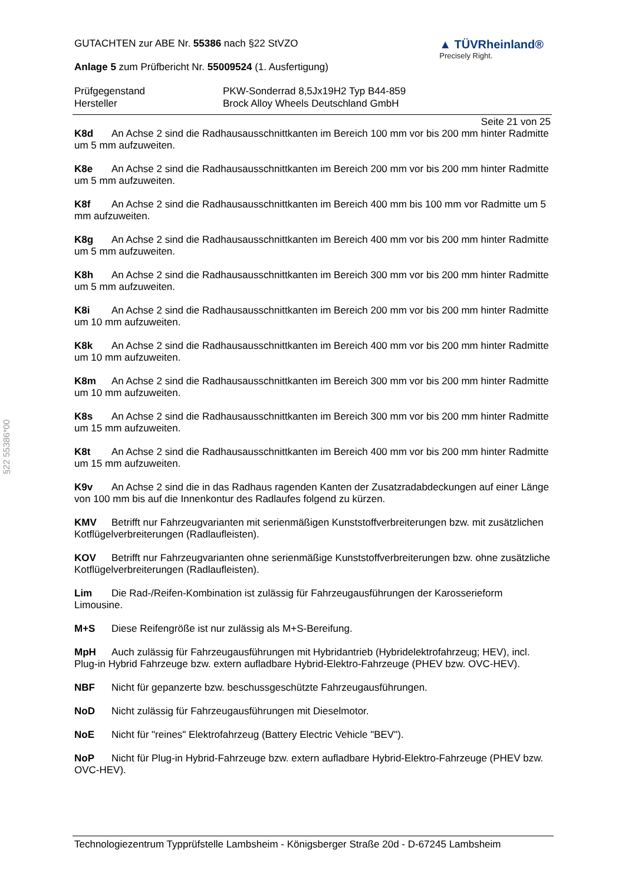§22 55386*00
GUTACHTEN zur ABE Nr. 55386 nach §22 StVZO
Anlage 5 zum Prüfbericht Nr. 55009524 (1. Ausfertigung)
▲ TÜVRheinland®
Precisely Right.
Prüfgegenstand PKW-Sonderrad 8,5Jx19H2 Typ B44-859
Hersteller Brock Alloy Wheels Deutschland GmbH
Seite 21 von 25
K8d An Achse 2 sind die Radhausausschnittkanten im Bereich 100 mm vor bis 200 mm hinter Radmitte um 5 mm aufzuweiten.
K8e An Achse 2 sind die Radhausausschnittkanten im Bereich 200 mm vor bis 200 mm hinter Radmitte um 5 mm aufzuweiten.
K8f An Achse 2 sind die Radhausausschnittkanten im Bereich 400 mm bis 100 mm vor Radmitte um 5 mm aufzuweiten.
K8g An Achse 2 sind die Radhausausschnittkanten im Bereich 400 mm vor bis 200 mm hinter Radmitte um 5 mm aufzuweiten.
K8h An Achse 2 sind die Radhausausschnittkanten im Bereich 300 mm vor bis 200 mm hinter Radmitte um 5 mm aufzuweiten.
K8i An Achse 2 sind die Radhausausschnittkanten im Bereich 200 mm vor bis 200 mm hinter Radmitte um 10 mm aufzuweiten.
K8k An Achse 2 sind die Radhausausschnittkanten im Bereich 400 mm vor bis 200 mm hinter Radmitte um 10 mm aufzuweiten.
K8m An Achse 2 sind die Radhausausschnittkanten im Bereich 300 mm vor bis 200 mm hinter Radmitte um 10 mm aufzuweiten.
K8s An Achse 2 sind die Radhausausschnittkanten im Bereich 300 mm vor bis 200 mm hinter Radmitte um 15 mm aufzuweiten.
K8t An Achse 2 sind die Radhausausschnittkanten im Bereich 400 mm vor bis 200 mm hinter Radmitte um 15 mm aufzuweiten.
K9v An Achse 2 sind die in das Radhaus ragenden Kanten der Zusatzradabdeckungen auf einer Länge von 100 mm bis auf die Innenkontur des Radlaufes folgend zu kürzen.
KMV Betrifft nur Fahrzeugvarianten mit serienmäßigen Kunststoffverbreiterungen bzw. mit zusätzlichen Kotflügelverbreiterungen (Radlaufleisten).
KOV Betrifft nur Fahrzeugvarianten ohne serienmäßige Kunststoffverbreiterungen bzw. ohne zusätzliche Kotflügelverbreiterungen (Radlaufleisten).
Lim Die Rad-/Reifen-Kombination ist zulässig für Fahrzeugausführungen der Karosserieform Limousine.
M+S Diese Reifengröße ist nur zulässig als M+S-Bereifung.
MpH Auch zulässig für Fahrzeugausführungen mit Hybridantrieb (Hybridelektrofahrzeug; HEV), incl. Plug-in Hybrid Fahrzeuge bzw. extern aufladbare Hybrid-Elektro-Fahrzeuge (PHEV bzw. OVC-HEV).
NBF Nicht für gepanzerte bzw. beschussgeschützte Fahrzeugausführungen.
NoD Nicht zulässig für Fahrzeugausführungen mit Dieselmotor.
NoE Nicht für "reines" Elektrofahrzeug (Battery Electric Vehicle "BEV").
NoP Nicht für Plug-in Hybrid-Fahrzeuge bzw. extern aufladbare Hybrid-Elektro-Fahrzeuge (PHEV bzw. OVC-HEV).
Technologiezentrum Typprüfstelle Lambsheim - Königsberger Straße 20d - D-67245 Lambsheim